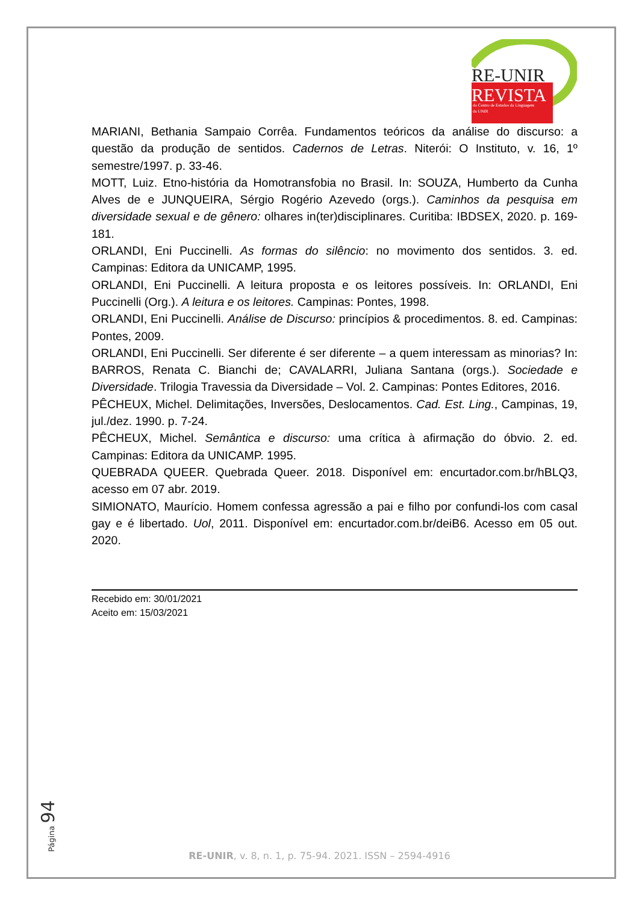RE-UNIR
REVISTA
do Centro de Estudos da Linguagem
da UNIR
MARIANI, Bethania Sampaio Corrêa. Fundamentos teóricos da análise do discurso: a questão da produção de sentidos. Cadernos de Letras. Niterói: O Instituto, v. 16, 1º semestre/1997. p. 33-46.
MOTT, Luiz. Etno-história da Homotransfobia no Brasil. In: SOUZA, Humberto da Cunha Alves de e JUNQUEIRA, Sérgio Rogério Azevedo (orgs.). Caminhos da pesquisa em diversidade sexual e de gênero: olhares in(ter)disciplinares. Curitiba: IBDSEX, 2020. p. 169-181.
ORLANDI, Eni Puccinelli. As formas do silêncio: no movimento dos sentidos. 3. ed. Campinas: Editora da UNICAMP, 1995.
ORLANDI, Eni Puccinelli. A leitura proposta e os leitores possíveis. In: ORLANDI, Eni Puccinelli (Org.). A leitura e os leitores. Campinas: Pontes, 1998.
ORLANDI, Eni Puccinelli. Análise de Discurso: princípios & procedimentos. 8. ed. Campinas: Pontes, 2009.
ORLANDI, Eni Puccinelli. Ser diferente é ser diferente – a quem interessam as minorias? In: BARROS, Renata C. Bianchi de; CAVALARRI, Juliana Santana (orgs.). Sociedade e Diversidade. Trilogia Travessia da Diversidade – Vol. 2. Campinas: Pontes Editores, 2016.
PÊCHEUX, Michel. Delimitações, Inversões, Deslocamentos. Cad. Est. Ling., Campinas, 19, jul./dez. 1990. p. 7-24.
PÊCHEUX, Michel. Semântica e discurso: uma crítica à afirmação do óbvio. 2. ed. Campinas: Editora da UNICAMP. 1995.
QUEBRADA QUEER. Quebrada Queer. 2018. Disponível em: encurtador.com.br/hBLQ3, acesso em 07 abr. 2019.
SIMIONATO, Maurício. Homem confessa agressão a pai e filho por confundi-los com casal gay e é libertado. Uol, 2011. Disponível em: encurtador.com.br/deiB6. Acesso em 05 out. 2020.
Recebido em: 30/01/2021
Aceito em: 15/03/2021
Página 94
RE-UNIR, v. 8, n. 1, p. 75-94. 2021. ISSN – 2594-4916